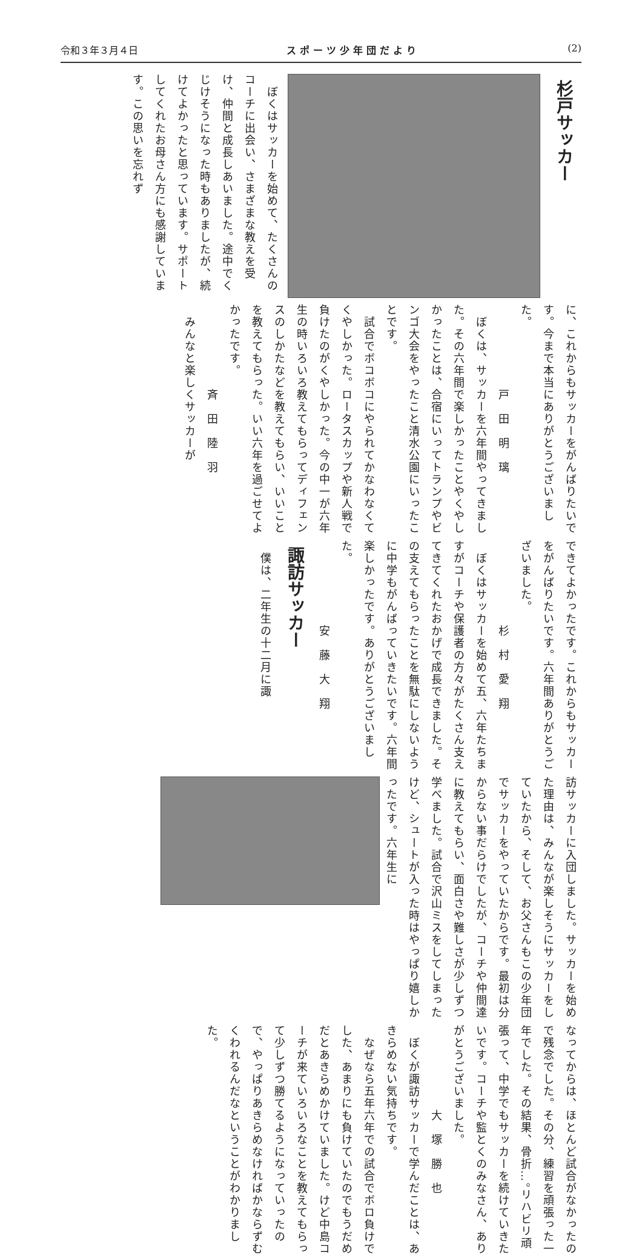令和３年３月４日 スポーツ少年団だより (2)
杉戸サッカー
　ぼくはサッカーを始めて、たくさんのコーチに出会い、さまざまな教えを受け、仲間と成長しあいました。途中でくじけそうになった時もありましたが、続けてよかったと思っています。サポートしてくれたお母さん方にも感謝しています。この思いを忘れず
に、これからもサッカーをがんばりたいです。今まで本当にありがとうございました。
　　　　　　　戸　田　明　璃
　ぼくは、サッカーを六年間やってきました。その六年間で楽しかったことやくやしかったことは、合宿にいってトランプやビンゴ大会をやったこと清水公園にいったことです。
　試合でボコボコにやられてかなわなくてくやしかった。ロータスカップや新人戦で負けたのがくやしかった。今の中一が六年生の時いろいろ教えてもらってディフェンスのしかたなどを教えてもらい、いいことを教えてもらった。いい六年を過ごせてよかったです。
　　　　　　　斉　田　陸　羽
　みんなと楽しくサッカーが
できてよかったです。これからもサッカーをがんばりたいです。六年間ありがとうございました。
　　　　　　　杉　村　愛　翔
　ぼくはサッカーを始めて五、六年たちますがコーチや保護者の方々がたくさん支えてきてくれたおかげで成長できました。その支えてもらったことを無駄にしないように中学もがんばっていきたいです。六年間楽しかったです。ありがとうございました。
　　　　　　　安　藤　大　翔
諏訪サッカー
　僕は、二年生の十二月に諏
訪サッカーに入団しました。サッカーを始めた理由は、みんなが楽しそうにサッカーをしていたから、そして、お父さんもこの少年団でサッカーをやっていたからです。最初は分からない事だらけでしたが、コーチや仲間達に教えてもらい、面白さや難しさが少しずつ学べました。試合で沢山ミスをしてしまったけど、シュートが入った時はやっぱり嬉しかったです。六年生に
なってからは、ほとんど試合がなかったので残念でした。その分、練習を頑張った一年でした。その結果、骨折…。リハビリ頑張って、中学でもサッカーを続けていきたいです。コーチや監とくのみなさん、ありがとうございました。
　　　　　　　大　塚　勝　也
　ぼくが諏訪サッカーで学んだことは、あきらめない気持ちです。
　なぜなら五年六年での試合でボロ負けでした、あまりにも負けていたのでもうだめだとあきらめかけていました。けど中島コーチが来ていろいろなことを教えてもらって少しずつ勝てるようになっていったので、やっぱりあきらめなければかならずむくわれるんだなということがわかりました。